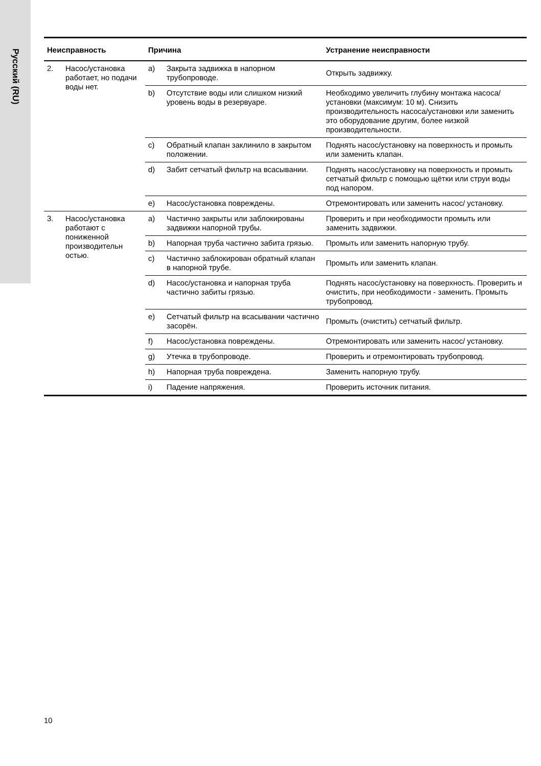Русский (RU)
| Неисправность | | Причина | | Устранение неисправности |
| --- | --- | --- | --- | --- |
| 2. | Насос/установка работает, но подачи воды нет. | a) | Закрыта задвижка в напорном трубопроводе. | Открыть задвижку. |
| | | b) | Отсутствие воды или слишком низкий уровень воды в резервуаре. | Необходимо увеличить глубину монтажа насоса/установки (максимум: 10 м). Снизить производительность насоса/установки или заменить это оборудование другим, более низкой производительности. |
| | | c) | Обратный клапан заклинило в закрытом положении. | Поднять насос/установку на поверхность и промыть или заменить клапан. |
| | | d) | Забит сетчатый фильтр на всасывании. | Поднять насос/установку на поверхность и промыть сетчатый фильтр с помощью щётки или струи воды под напором. |
| | | e) | Насос/установка повреждены. | Отремонтировать или заменить насос/ установку. |
| 3. | Насос/установка работают с пониженной производительн остью. | a) | Частично закрыты или заблокированы задвижки напорной трубы. | Проверить и при необходимости промыть или заменить задвижки. |
| | | b) | Напорная труба частично забита грязью. | Промыть или заменить напорную трубу. |
| | | c) | Частично заблокирован обратный клапан в напорной трубе. | Промыть или заменить клапан. |
| | | d) | Насос/установка и напорная труба частично забиты грязью. | Поднять насос/установку на поверхность. Проверить и очистить, при необходимости - заменить. Промыть трубопровод. |
| | | e) | Сетчатый фильтр на всасывании частично засорён. | Промыть (очистить) сетчатый фильтр. |
| | | f) | Насос/установка повреждены. | Отремонтировать или заменить насос/ установку. |
| | | g) | Утечка в трубопроводе. | Проверить и отремонтировать трубопровод. |
| | | h) | Напорная труба повреждена. | Заменить напорную трубу. |
| | | i) | Падение напряжения. | Проверить источник питания. |
10